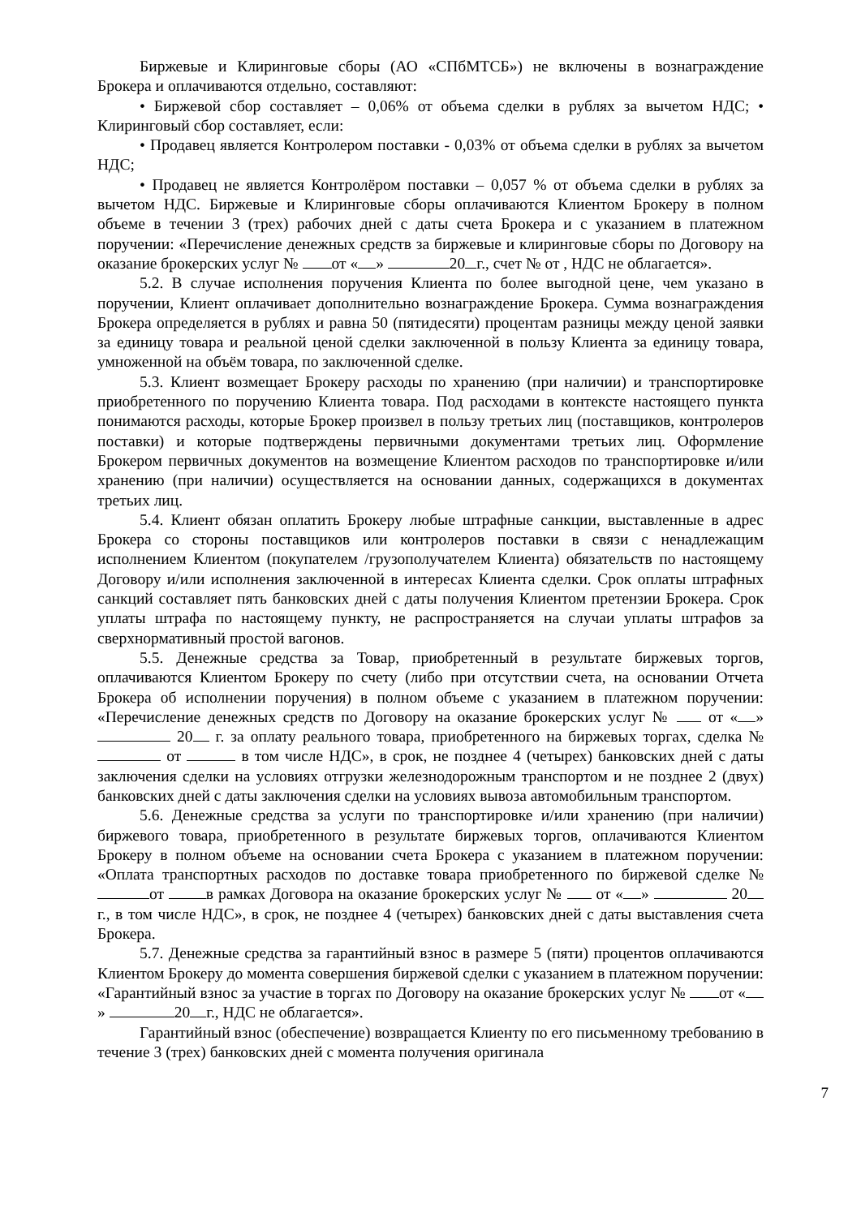Биржевые и Клиринговые сборы (АО «СПбМТСБ») не включены в вознаграждение Брокера и оплачиваются отдельно, составляют:
• Биржевой сбор составляет – 0,06% от объема сделки в рублях за вычетом НДС; • Клиринговый сбор составляет, если:
• Продавец является Контролером поставки - 0,03% от объема сделки в рублях за вычетом НДС;
• Продавец не является Контролёром поставки – 0,057 % от объема сделки в рублях за вычетом НДС. Биржевые и Клиринговые сборы оплачиваются Клиентом Брокеру в полном объеме в течении 3 (трех) рабочих дней с даты счета Брокера и с указанием в платежном поручении: «Перечисление денежных средств за биржевые и клиринговые сборы по Договору на оказание брокерских услуг № от « » 20 г., счет № от , НДС не облагается».
5.2. В случае исполнения поручения Клиента по более выгодной цене, чем указано в поручении, Клиент оплачивает дополнительно вознаграждение Брокера. Сумма вознаграждения Брокера определяется в рублях и равна 50 (пятидесяти) процентам разницы между ценой заявки за единицу товара и реальной ценой сделки заключенной в пользу Клиента за единицу товара, умноженной на объём товара, по заключенной сделке.
5.3. Клиент возмещает Брокеру расходы по хранению (при наличии) и транспортировке приобретенного по поручению Клиента товара. Под расходами в контексте настоящего пункта понимаются расходы, которые Брокер произвел в пользу третьих лиц (поставщиков, контролеров поставки) и которые подтверждены первичными документами третьих лиц. Оформление Брокером первичных документов на возмещение Клиентом расходов по транспортировке и/или хранению (при наличии) осуществляется на основании данных, содержащихся в документах третьих лиц.
5.4. Клиент обязан оплатить Брокеру любые штрафные санкции, выставленные в адрес Брокера со стороны поставщиков или контролеров поставки в связи с ненадлежащим исполнением Клиентом (покупателем /грузополучателем Клиента) обязательств по настоящему Договору и/или исполнения заключенной в интересах Клиента сделки. Срок оплаты штрафных санкций составляет пять банковских дней с даты получения Клиентом претензии Брокера. Срок уплаты штрафа по настоящему пункту, не распространяется на случаи уплаты штрафов за сверхнормативный простой вагонов.
5.5. Денежные средства за Товар, приобретенный в результате биржевых торгов, оплачиваются Клиентом Брокеру по счету (либо при отсутствии счета, на основании Отчета Брокера об исполнении поручения) в полном объеме с указанием в платежном поручении: «Перечисление денежных средств по Договору на оказание брокерских услуг № от « » 20 г. за оплату реального товара, приобретенного на биржевых торгах, сделка № от в том числе НДС», в срок, не позднее 4 (четырех) банковских дней с даты заключения сделки на условиях отгрузки железнодорожным транспортом и не позднее 2 (двух) банковских дней с даты заключения сделки на условиях вывоза автомобильным транспортом.
5.6. Денежные средства за услуги по транспортировке и/или хранению (при наличии) биржевого товара, приобретенного в результате биржевых торгов, оплачиваются Клиентом Брокеру в полном объеме на основании счета Брокера с указанием в платежном поручении: «Оплата транспортных расходов по доставке товара приобретенного по биржевой сделке № от в рамках Договора на оказание брокерских услуг № от « » 20 г., в том числе НДС», в срок, не позднее 4 (четырех) банковских дней с даты выставления счета Брокера.
5.7. Денежные средства за гарантийный взнос в размере 5 (пяти) процентов оплачиваются Клиентом Брокеру до момента совершения биржевой сделки с указанием в платежном поручении: «Гарантийный взнос за участие в торгах по Договору на оказание брокерских услуг № от « » 20 г., НДС не облагается».
Гарантийный взнос (обеспечение) возвращается Клиенту по его письменному требованию в течение 3 (трех) банковских дней с момента получения оригинала
7